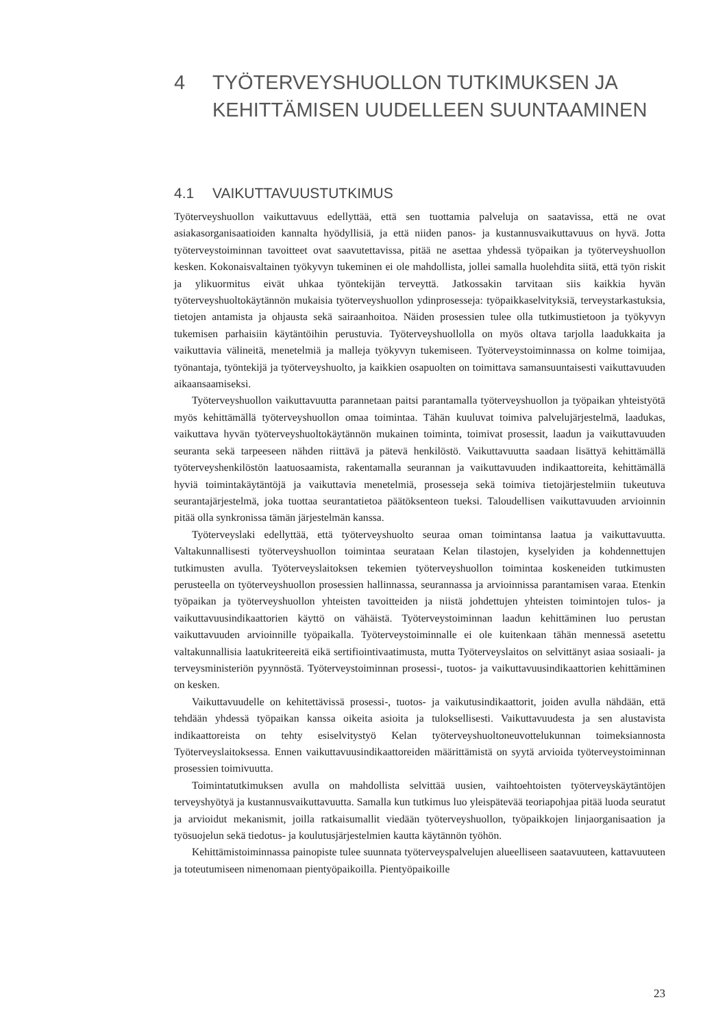4 TYÖTERVEYSHUOLLON TUTKIMUKSEN JA KEHITTÄMISEN UUDELLEEN SUUNTAAMINEN
4.1 VAIKUTTAVUUSTUTKIMUS
Työterveyshuollon vaikuttavuus edellyttää, että sen tuottamia palveluja on saatavissa, että ne ovat asiakasorganisaatioiden kannalta hyödyllisiä, ja että niiden panos- ja kustannusvaikuttavuus on hyvä. Jotta työterveystoiminnan tavoitteet ovat saavutettavissa, pitää ne asettaa yhdessä työpaikan ja työterveyshuollon kesken. Kokonaisvaltainen työkyvyn tukeminen ei ole mahdollista, jollei samalla huolehdita siitä, että työn riskit ja ylikuormitus eivät uhkaa työntekijän terveyttä. Jatkossakin tarvitaan siis kaikkia hyvän työterveyshuoltokäytännön mukaisia työterveyshuollon ydinprosesseja: työpaikkaselvityksiä, terveystarkastuksia, tietojen antamista ja ohjausta sekä sairaanhoitoa. Näiden prosessien tulee olla tutkimustietoon ja työkyvyn tukemisen parhaisiin käytäntöihin perustuvia. Työterveyshuollolla on myös oltava tarjolla laadukkaita ja vaikuttavia välineitä, menetelmiä ja malleja työkyvyn tukemiseen. Työterveystoiminnassa on kolme toimijaa, työnantaja, työntekijä ja työterveyshuolto, ja kaikkien osapuolten on toimittava samansuuntaisesti vaikuttavuuden aikaansaamiseksi.
Työterveyshuollon vaikuttavuutta parannetaan paitsi parantamalla työterveyshuollon ja työpaikan yhteistyötä myös kehittämällä työterveyshuollon omaa toimintaa. Tähän kuuluvat toimiva palvelujärjestelmä, laadukas, vaikuttava hyvän työterveyshuoltokäytännön mukainen toiminta, toimivat prosessit, laadun ja vaikuttavuuden seuranta sekä tarpeeseen nähden riittävä ja pätevä henkilöstö. Vaikuttavuutta saadaan lisättyä kehittämällä työterveyshenkilöstön laatuosaamista, rakentamalla seurannan ja vaikuttavuuden indikaattoreita, kehittämällä hyviä toimintakäytäntöjä ja vaikuttavia menetelmiä, prosesseja sekä toimiva tietojärjestelmiin tukeutuva seurantajärjestelmä, joka tuottaa seurantatietoa päätöksenteon tueksi. Taloudellisen vaikuttavuuden arvioinnin pitää olla synkronissa tämän järjestelmän kanssa.
Työterveyslaki edellyttää, että työterveyshuolto seuraa oman toimintansa laatua ja vaikuttavuutta. Valtakunnallisesti työterveyshuollon toimintaa seurataan Kelan tilastojen, kyselyiden ja kohdennettujen tutkimusten avulla. Työterveyslaitoksen tekemien työterveyshuollon toimintaa koskeneiden tutkimusten perusteella on työterveyshuollon prosessien hallinnassa, seurannassa ja arvioinnissa parantamisen varaa. Etenkin työpaikan ja työterveyshuollon yhteisten tavoitteiden ja niistä johdettujen yhteisten toimintojen tulos- ja vaikuttavuusindikaattorien käyttö on vähäistä. Työterveystoiminnan laadun kehittäminen luo perustan vaikuttavuuden arvioinnille työpaikalla. Työterveystoiminnalle ei ole kuitenkaan tähän mennessä asetettu valtakunnallisia laatukriteereitä eikä sertifiointivaatimusta, mutta Työterveyslaitos on selvittänyt asiaa sosiaali- ja terveysministeriön pyynnöstä. Työterveystoiminnan prosessi-, tuotos- ja vaikuttavuusindikaattorien kehittäminen on kesken.
Vaikuttavuudelle on kehitettävissä prosessi-, tuotos- ja vaikutusindikaattorit, joiden avulla nähdään, että tehdään yhdessä työpaikan kanssa oikeita asioita ja tuloksellisesti. Vaikuttavuudesta ja sen alustavista indikaattoreista on tehty esiselvitystyö Kelan työterveyshuoltoneuvottelukunnan toimeksiannosta Työterveyslaitoksessa. Ennen vaikuttavuusindikaattoreiden määrittämistä on syytä arvioida työterveystoiminnan prosessien toimivuutta.
Toimintatutkimuksen avulla on mahdollista selvittää uusien, vaihtoehtoisten työterveyskäytäntöjen terveyshyötyä ja kustannusvaikuttavuutta. Samalla kun tutkimus luo yleispätevää teoriapohjaa pitää luoda seuratut ja arvioidut mekanismit, joilla ratkaisumallit viedään työterveyshuollon, työpaikkojen linjaorganisaation ja työsuojelun sekä tiedotus- ja koulutusjärjestelmien kautta käytännön työhön.
Kehittämistoiminnassa painopiste tulee suunnata työterveyspalvelujen alueelliseen saatavuuteen, kattavuuteen ja toteutumiseen nimenomaan pientyöpaikoilla. Pientyöpaikoille
23